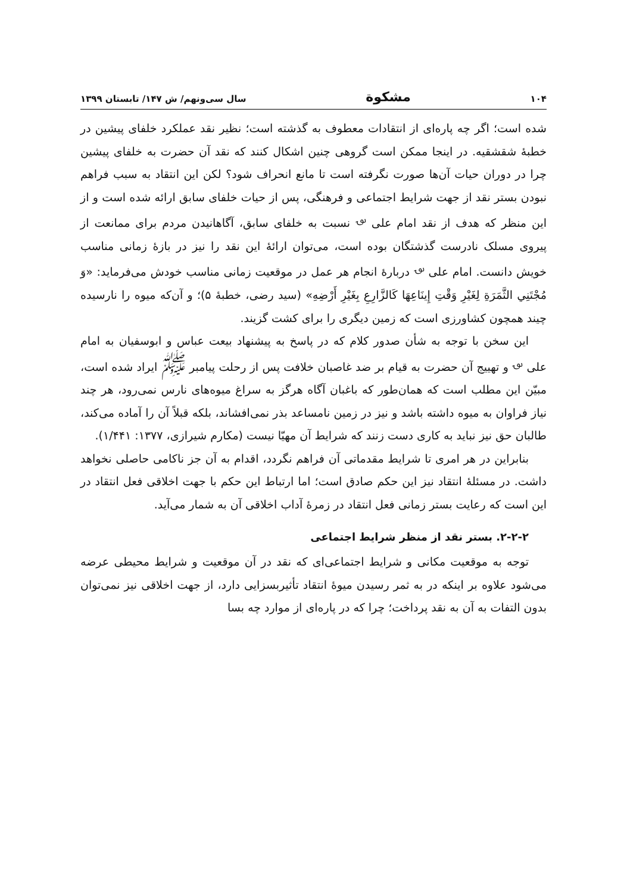۱۰۴ مشکوة سال سی‌ونهم/ ش ۱۴۷/ تابستان ۱۳۹۹
شده است؛ اگر چه پاره‌ای از انتقادات معطوف به گذشته است؛ نظیر نقد عملکرد خلفای پیشین در خطبهٔ شقشقیه. در اینجا ممکن است گروهی چنین اشکال کنند که نقد آن حضرت به خلفای پیشین چرا در دوران حیات آن‌ها صورت نگرفته است تا مانع انحراف شود؟ لکن این انتقاد به سبب فراهم نبودن بستر نقد از جهت شرایط اجتماعی و فرهنگی، پس از حیات خلفای سابق ارائه شده است و از این منظر که هدف از نقد امام علی <sup>؈</sup> نسبت به خلفای سابق، آگاهانیدن مردم برای ممانعت از پیروی مسلک نادرست گذشتگان بوده است، می‌توان ارائهٔ این نقد را نیز در بازهٔ زمانی مناسب خویش دانست. امام علی <sup>؈</sup> دربارهٔ انجام هر عمل در موقعیت زمانی مناسب خودش می‌فرماید: «وَ مُجْتَنِي الثَّمَرَةِ لِغَيْرِ وَقْتِ إِينَاعِهَا كَالزَّارِعِ بِغَيْرِ أَرْضِهِ» (سید رضی، خطبهٔ ۵)؛ و آن‌که میوه را نارسیده چیند همچون کشاورزی است که زمین دیگری را برای کشت گزیند.
این سخن با توجه به شأن صدور کلام که در پاسخ به پیشنهاد بیعت عباس و ابوسفیان به امام علی <sup>؈</sup> و تهییج آن حضرت به قیام بر ضد غاصبان خلافت پس از رحلت پیامبر <sup>ﷺ</sup> ایراد شده است، مبیّن این مطلب است که همان‌طور که باغبان آگاه هرگز به سراغ میوه‌های نارس نمی‌رود، هر چند نیاز فراوان به میوه داشته باشد و نیز در زمین نامساعد بذر نمی‌افشاند، بلکه قبلاً آن را آماده می‌کند، طالبان حق نیز نباید به کاری دست زنند که شرایط آن مهیّا نیست (مکارم شیرازی، ۱۳۷۷: ۱/۴۴۱).
بنابراین در هر امری تا شرایط مقدماتی آن فراهم نگردد، اقدام به آن جز ناکامی حاصلی نخواهد داشت. در مسئلهٔ انتقاد نیز این حکم صادق است؛ اما ارتباط این حکم با جهت اخلاقی فعل انتقاد در این است که رعایت بستر زمانی فعل انتقاد در زمرهٔ آداب اخلاقی آن به شمار می‌آید.
۲-۲-۲. بستر نقد از منظر شرایط اجتماعی
توجه به موقعیت مکانی و شرایط اجتماعی‌ای که نقد در آن موقعیت و شرایط محیطی عرضه می‌شود علاوه بر اینکه در به ثمر رسیدن میوهٔ انتقاد تأثیربسزایی دارد، از جهت اخلاقی نیز نمی‌توان بدون التفات به آن به نقد پرداخت؛ چرا که در پاره‌ای از موارد چه بسا